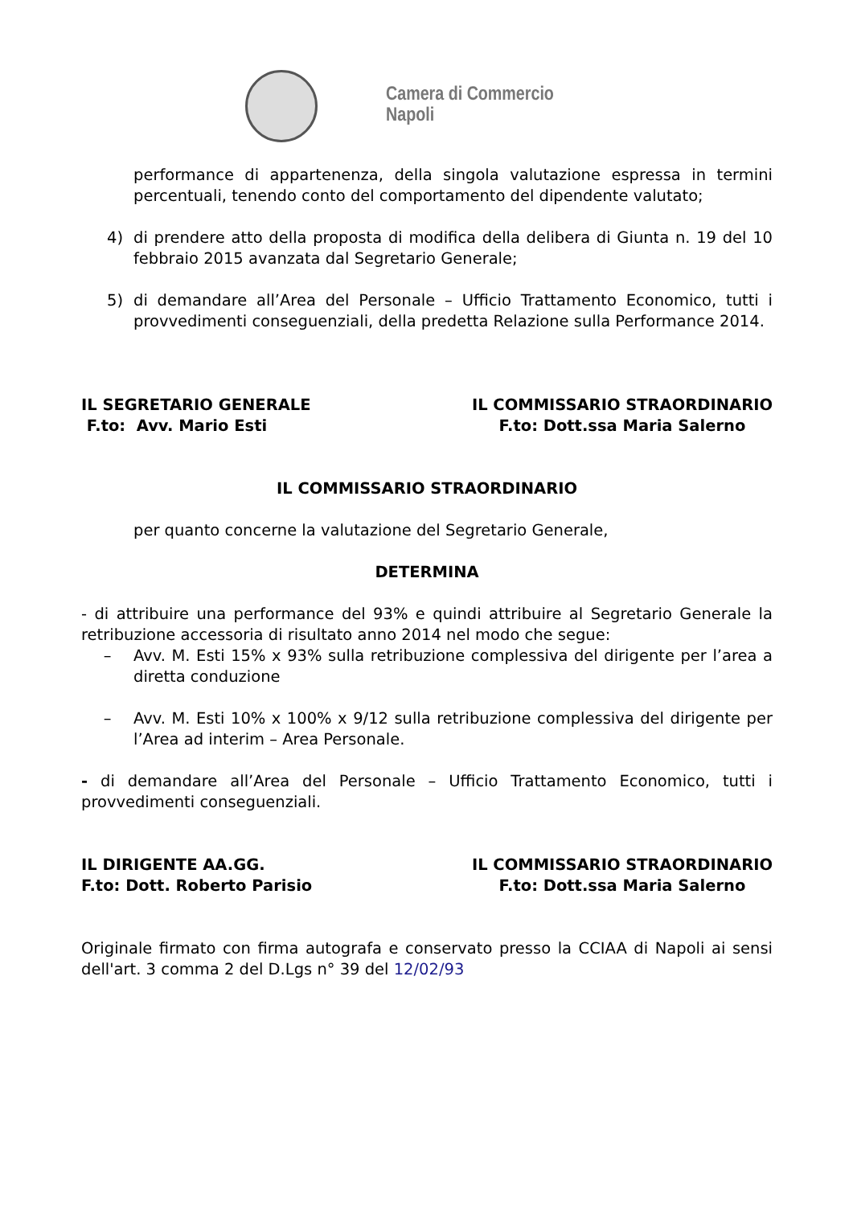Camera di Commercio
Napoli
performance di appartenenza, della singola valutazione espressa in termini percentuali, tenendo conto del comportamento del dipendente valutato;
4) di prendere atto della proposta di modifica della delibera di Giunta n. 19 del 10 febbraio 2015 avanzata dal Segretario Generale;
5) di demandare all’Area del Personale – Ufficio Trattamento Economico, tutti i provvedimenti conseguenziali, della predetta Relazione sulla Performance 2014.
IL SEGRETARIO GENERALE
F.to: Avv. Mario Esti
IL COMMISSARIO STRAORDINARIO
F.to: Dott.ssa Maria Salerno
IL COMMISSARIO STRAORDINARIO
per quanto concerne la valutazione del Segretario Generale,
DETERMINA
- di attribuire una performance del 93% e quindi attribuire al Segretario Generale la retribuzione accessoria di risultato anno 2014 nel modo che segue:
– Avv. M. Esti 15% x 93% sulla retribuzione complessiva del dirigente per l’area a diretta conduzione
– Avv. M. Esti 10% x 100% x 9/12 sulla retribuzione complessiva del dirigente per l’Area ad interim – Area Personale.
- di demandare all’Area del Personale – Ufficio Trattamento Economico, tutti i provvedimenti conseguenziali.
IL DIRIGENTE AA.GG.
F.to: Dott. Roberto Parisio
IL COMMISSARIO STRAORDINARIO
F.to: Dott.ssa Maria Salerno
Originale firmato con firma autografa e conservato presso la CCIAA di Napoli ai sensi dell'art. 3 comma 2 del D.Lgs n° 39 del 12/02/93